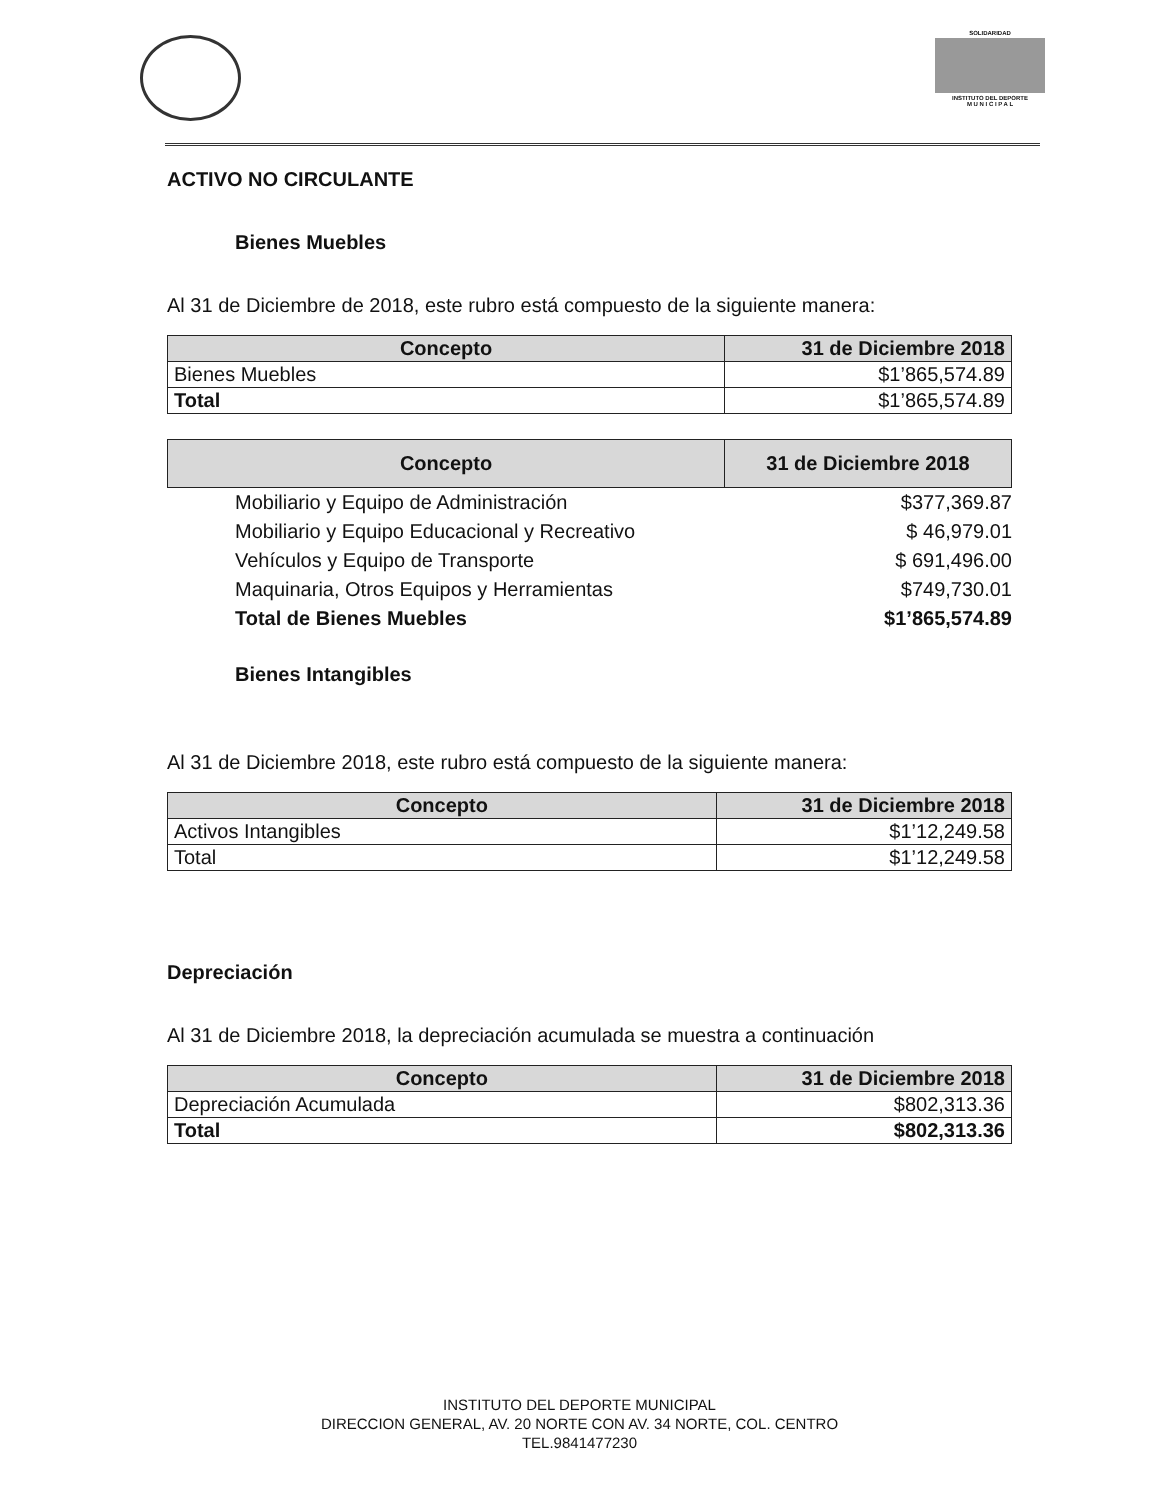SOLIDARIDAD
INSTITUTO DEL DEPORTE
M U N I C I P A L
ACTIVO NO CIRCULANTE
Bienes Muebles
Al 31 de Diciembre de 2018, este rubro está compuesto de la siguiente manera:
| Concepto | 31 de Diciembre 2018 |
| --- | --- |
| Bienes Muebles | $1’865,574.89 |
| Total | $1’865,574.89 |
| Concepto | 31 de Diciembre 2018 |
| --- | --- |
| Mobiliario y Equipo de Administración | $377,369.87 |
| Mobiliario y Equipo Educacional y Recreativo | $ 46,979.01 |
| Vehículos y Equipo de Transporte | $ 691,496.00 |
| Maquinaria, Otros Equipos y Herramientas | $749,730.01 |
| Total de Bienes Muebles | $1’865,574.89 |
Bienes Intangibles
Al 31 de Diciembre 2018, este rubro está compuesto de la siguiente manera:
| Concepto | 31 de Diciembre 2018 |
| --- | --- |
| Activos Intangibles | $1’12,249.58 |
| Total | $1’12,249.58 |
Depreciación
Al 31 de Diciembre 2018, la depreciación acumulada se muestra a continuación
| Concepto | 31 de Diciembre 2018 |
| --- | --- |
| Depreciación Acumulada | $802,313.36 |
| Total | $802,313.36 |
INSTITUTO DEL DEPORTE MUNICIPAL
DIRECCION GENERAL, AV. 20 NORTE CON AV. 34 NORTE, COL. CENTRO
TEL.9841477230